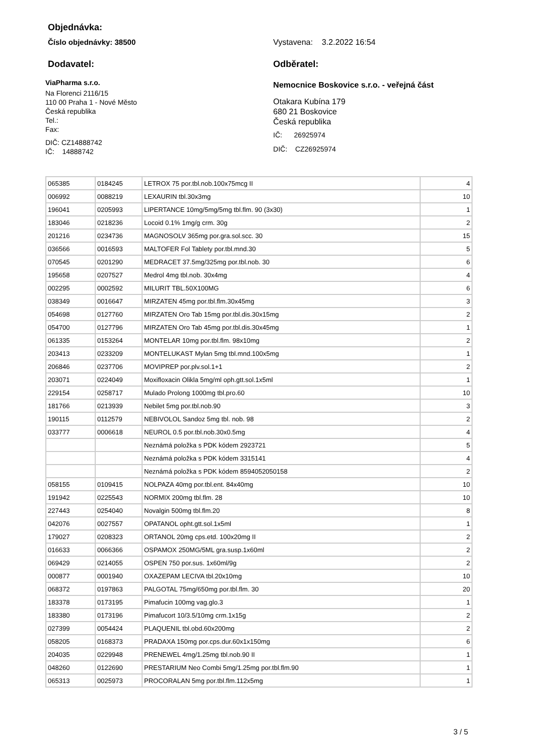Objednávka:
Číslo objednávky: 38500 Vystavena: 3.2.2022 16:54
Dodavatel:
ViaPharma s.r.o.
Na Florenci 2116/15
110 00 Praha 1 - Nové Město
Česká republika
Tel.:
Fax:
DIČ: CZ14888742
IČ: 14888742
Odběratel:
Nemocnice Boskovice s.r.o. - veřejná část
Otakara Kubína 179
680 21 Boskovice
Česká republika
IČ: 26925974
DIČ: CZ26925974
| 065385 | 0184245 | LETROX 75 por.tbl.nob.100x75mcg II | 4 |
| 006992 | 0088219 | LEXAURIN tbl.30x3mg | 10 |
| 196041 | 0205993 | LIPERTANCE 10mg/5mg/5mg tbl.flm. 90 (3x30) | 1 |
| 183046 | 0218236 | Locoid 0.1% 1mg/g crm. 30g | 2 |
| 201216 | 0234736 | MAGNOSOLV 365mg por.gra.sol.scc. 30 | 15 |
| 036566 | 0016593 | MALTOFER Fol Tablety por.tbl.mnd.30 | 5 |
| 070545 | 0201290 | MEDRACET 37.5mg/325mg por.tbl.nob. 30 | 6 |
| 195658 | 0207527 | Medrol 4mg tbl.nob. 30x4mg | 4 |
| 002295 | 0002592 | MILURIT TBL.50X100MG | 6 |
| 038349 | 0016647 | MIRZATEN 45mg por.tbl.flm.30x45mg | 3 |
| 054698 | 0127760 | MIRZATEN Oro Tab 15mg por.tbl.dis.30x15mg | 2 |
| 054700 | 0127796 | MIRZATEN Oro Tab 45mg por.tbl.dis.30x45mg | 1 |
| 061335 | 0153264 | MONTELAR 10mg por.tbl.flm. 98x10mg | 2 |
| 203413 | 0233209 | MONTELUKAST Mylan 5mg tbl.mnd.100x5mg | 1 |
| 206846 | 0237706 | MOVIPREP por.plv.sol.1+1 | 2 |
| 203071 | 0224049 | Moxifloxacin Olikla 5mg/ml oph.gtt.sol.1x5ml | 1 |
| 229154 | 0258717 | Mulado Prolong 1000mg tbl.pro.60 | 10 |
| 181766 | 0213939 | Nebilet 5mg por.tbl.nob.90 | 3 |
| 190115 | 0112579 | NEBIVOLOL Sandoz 5mg tbl. nob. 98 | 2 |
| 033777 | 0006618 | NEUROL 0.5 por.tbl.nob.30x0.5mg | 4 |
| | | Neznámá položka s PDK kódem 2923721 | 5 |
| | | Neznámá položka s PDK kódem 3315141 | 4 |
| | | Neznámá položka s PDK kódem 8594052050158 | 2 |
| 058155 | 0109415 | NOLPAZA 40mg por.tbl.ent. 84x40mg | 10 |
| 191942 | 0225543 | NORMIX 200mg tbl.flm. 28 | 10 |
| 227443 | 0254040 | Novalgin 500mg tbl.flm.20 | 8 |
| 042076 | 0027557 | OPATANOL opht.gtt.sol.1x5ml | 1 |
| 179027 | 0208323 | ORTANOL 20mg cps.etd. 100x20mg II | 2 |
| 016633 | 0066366 | OSPAMOX 250MG/5ML gra.susp.1x60ml | 2 |
| 069429 | 0214055 | OSPEN 750 por.sus. 1x60ml/9g | 2 |
| 000877 | 0001940 | OXAZEPAM LECIVA tbl.20x10mg | 10 |
| 068372 | 0197863 | PALGOTAL 75mg/650mg por.tbl.flm. 30 | 20 |
| 183378 | 0173195 | Pimafucin 100mg vag.glo.3 | 1 |
| 183380 | 0173196 | Pimafucort 10/3.5/10mg crm.1x15g | 2 |
| 027399 | 0054424 | PLAQUENIL tbl.obd.60x200mg | 2 |
| 058205 | 0168373 | PRADAXA 150mg por.cps.dur.60x1x150mg | 6 |
| 204035 | 0229948 | PRENEWEL 4mg/1.25mg tbl.nob.90 II | 1 |
| 048260 | 0122690 | PRESTARIUM Neo Combi 5mg/1.25mg por.tbl.flm.90 | 1 |
| 065313 | 0025973 | PROCORALAN 5mg por.tbl.flm.112x5mg | 1 |
3 / 5